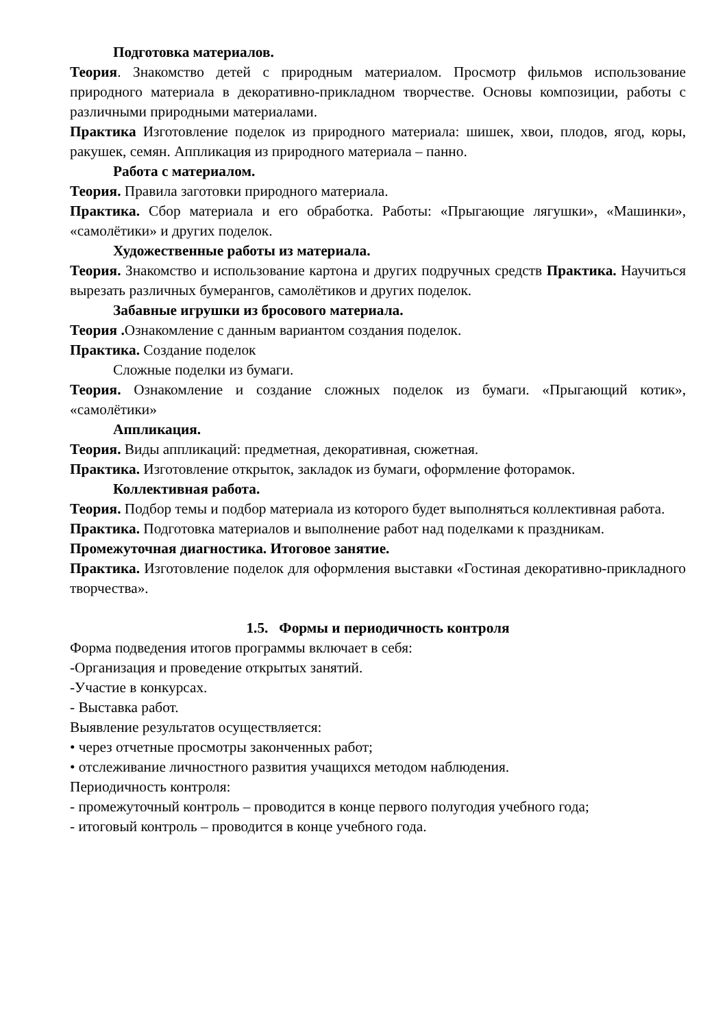Подготовка материалов.
Теория. Знакомство детей с природным материалом. Просмотр фильмов использование природного материала в декоративно-прикладном творчестве. Основы композиции, работы с различными природными материалами.
Практика Изготовление поделок из природного материала: шишек, хвои, плодов, ягод, коры, ракушек, семян. Аппликация из природного материала – панно.
Работа с материалом.
Теория. Правила заготовки природного материала.
Практика. Сбор материала и его обработка. Работы: «Прыгающие лягушки», «Машинки», «самолётики» и других поделок.
Художественные работы из материала.
Теория. Знакомство и использование картона и других подручных средств Практика. Научиться вырезать различных бумерангов, самолётиков и других поделок.
Забавные игрушки из бросового материала.
Теория . Ознакомление с данным вариантом создания поделок.
Практика. Создание поделок
Сложные поделки из бумаги.
Теория. Ознакомление и создание сложных поделок из бумаги. «Прыгающий котик», «самолётики»
Аппликация.
Теория. Виды аппликаций: предметная, декоративная, сюжетная.
Практика. Изготовление открыток, закладок из бумаги, оформление фоторамок.
Коллективная работа.
Теория. Подбор темы и подбор материала из которого будет выполняться коллективная работа.
Практика. Подготовка материалов и выполнение работ над поделками к праздникам.
Промежуточная диагностика. Итоговое занятие.
Практика. Изготовление поделок для оформления выставки «Гостиная декоративно-прикладного творчества».
1.5. Формы и периодичность контроля
Форма подведения итогов программы включает в себя:
-Организация и проведение открытых занятий.
-Участие в конкурсах.
- Выставка работ.
Выявление результатов осуществляется:
• через отчетные просмотры законченных работ;
• отслеживание личностного развития учащихся методом наблюдения.
Периодичность контроля:
- промежуточный контроль – проводится в конце первого полугодия учебного года;
- итоговый контроль – проводится в конце учебного года.